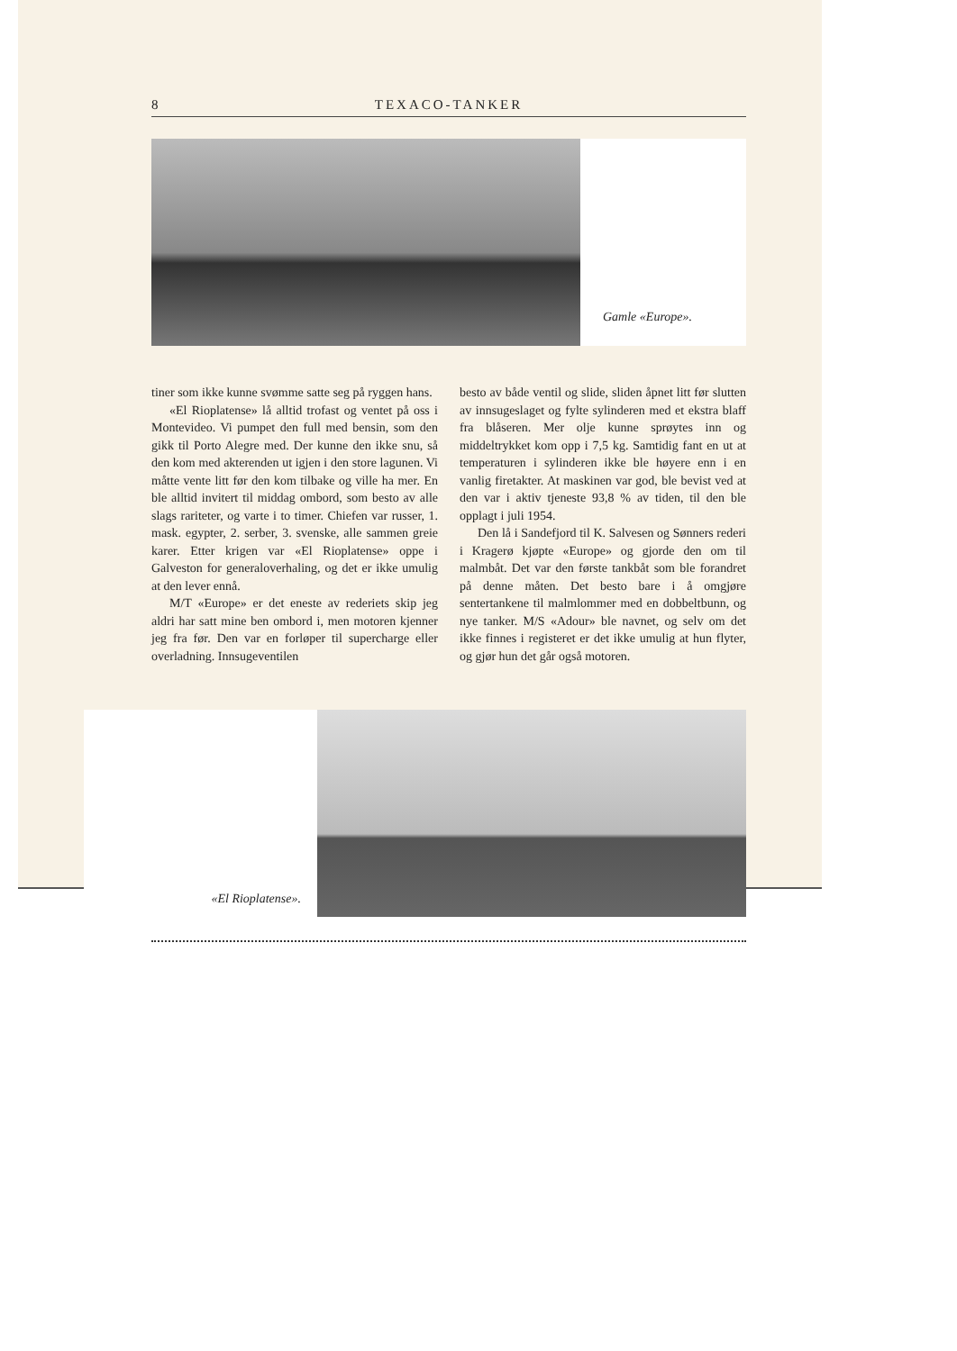8 TEXACO-TANKER
Gamle «Europe».
tiner som ikke kunne svømme satte seg på ryggen hans.
«El Rioplatense» lå alltid trofast og ventet på oss i Montevideo. Vi pumpet den full med bensin, som den gikk til Porto Alegre med. Der kunne den ikke snu, så den kom med akterenden ut igjen i den store lagunen. Vi måtte vente litt før den kom tilbake og ville ha mer. En ble alltid invitert til middag ombord, som besto av alle slags rariteter, og varte i to timer. Chiefen var russer, 1. mask. egypter, 2. serber, 3. svenske, alle sammen greie karer. Etter krigen var «El Rioplatense» oppe i Galveston for generaloverhaling, og det er ikke umulig at den lever ennå.
M/T «Europe» er det eneste av rederiets skip jeg aldri har satt mine ben ombord i, men motoren kjenner jeg fra før. Den var en forløper til supercharge eller overladning. Innsugeventilen
besto av både ventil og slide, sliden åpnet litt før slutten av innsugeslaget og fylte sylinderen med et ekstra blaff fra blåseren. Mer olje kunne sprøytes inn og middeltrykket kom opp i 7,5 kg. Samtidig fant en ut at temperaturen i sylinderen ikke ble høyere enn i en vanlig firetakter. At maskinen var god, ble bevist ved at den var i aktiv tjeneste 93,8 % av tiden, til den ble opplagt i juli 1954.
Den lå i Sandefjord til K. Salvesen og Sønners rederi i Kragerø kjøpte «Europe» og gjorde den om til malmbåt. Det var den første tankbåt som ble forandret på denne måten. Det besto bare i å omgjøre sentertankene til malmlommer med en dobbeltbunn, og nye tanker. M/S «Adour» ble navnet, og selv om det ikke finnes i registeret er det ikke umulig at hun flyter, og gjør hun det går også motoren.
«El Rioplatense».